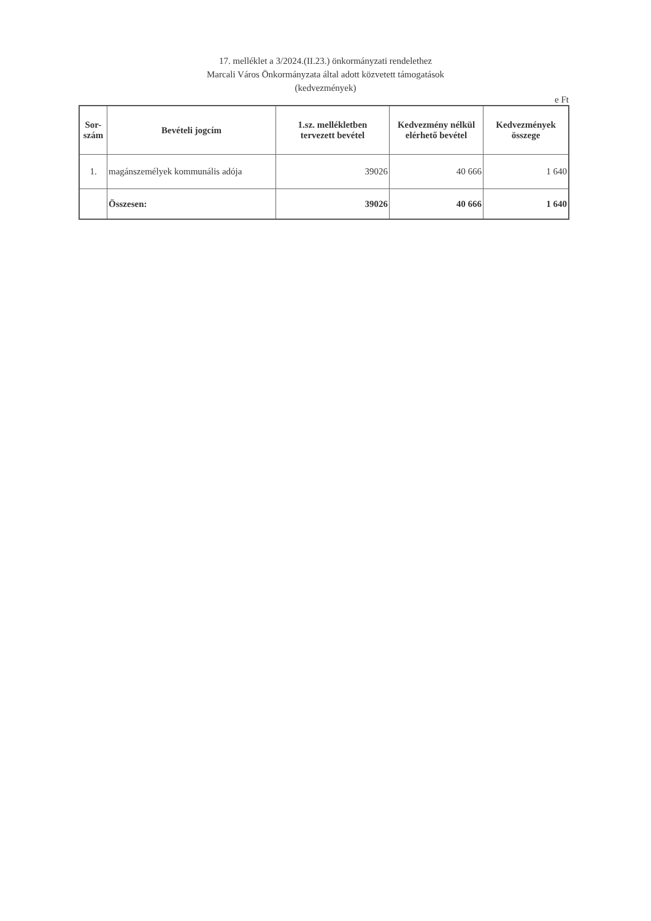17. melléklet a 3/2024.(II.23.) önkormányzati rendelethez
Marcali Város Önkormányzata által adott közvetett támogatások
(kedvezmények)
e Ft
| Sor- szám | Bevételi jogcím | 1.sz. mellékletben tervezett bevétel | Kedvezmény nélkül elérhető bevétel | Kedvezmények összege |
| --- | --- | --- | --- | --- |
| 1. | magánszemélyek kommunális adója | 39026 | 40 666 | 1 640 |
| | Összesen: | 39026 | 40 666 | 1 640 |